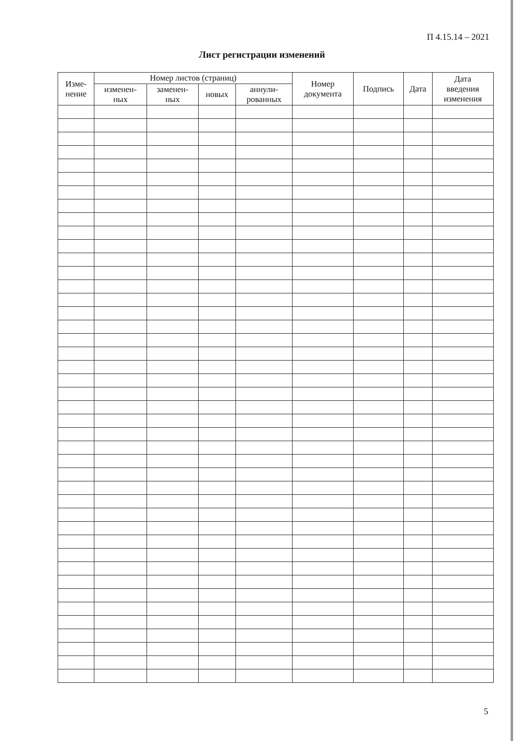П 4.15.14 – 2021
Лист регистрации изменений
| Изме- нение | Номер листов (страниц) | | | | Номер документа | Подпись | Дата | Дата введения изменения |
| --- | --- | --- | --- | --- | --- | --- | --- | --- |
| | изменен- ных | заменен- ных | новых | аннули- рованных | | | | |
5